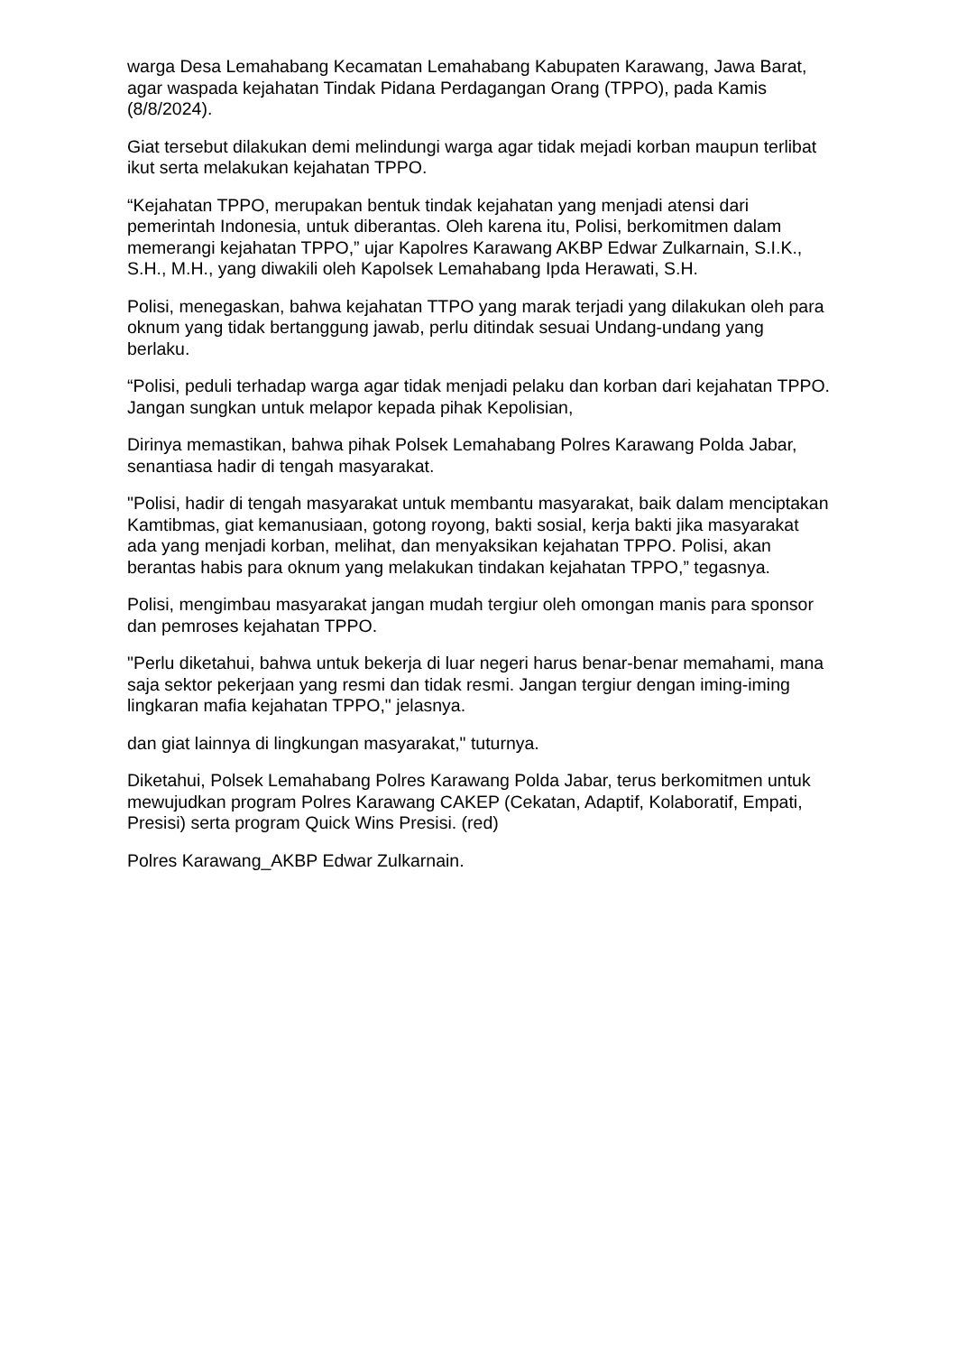warga Desa Lemahabang Kecamatan Lemahabang Kabupaten Karawang, Jawa Barat, agar waspada kejahatan Tindak Pidana Perdagangan Orang (TPPO), pada Kamis (8/8/2024).
Giat tersebut dilakukan demi melindungi warga agar tidak mejadi korban maupun terlibat ikut serta melakukan kejahatan TPPO.
“Kejahatan TPPO, merupakan bentuk tindak kejahatan yang menjadi atensi dari pemerintah Indonesia, untuk diberantas. Oleh karena itu, Polisi, berkomitmen dalam memerangi kejahatan TPPO,” ujar Kapolres Karawang AKBP Edwar Zulkarnain, S.I.K., S.H., M.H., yang diwakili oleh Kapolsek Lemahabang Ipda Herawati, S.H.
Polisi, menegaskan, bahwa kejahatan TTPO yang marak terjadi yang dilakukan oleh para oknum yang tidak bertanggung jawab, perlu ditindak sesuai Undang-undang yang berlaku.
“Polisi, peduli terhadap warga agar tidak menjadi pelaku dan korban dari kejahatan TPPO. Jangan sungkan untuk melapor kepada pihak Kepolisian,
Dirinya memastikan, bahwa pihak Polsek Lemahabang Polres Karawang Polda Jabar, senantiasa hadir di tengah masyarakat.
"Polisi, hadir di tengah masyarakat untuk membantu masyarakat, baik dalam menciptakan Kamtibmas, giat kemanusiaan, gotong royong, bakti sosial, kerja bakti jika masyarakat ada yang menjadi korban, melihat, dan menyaksikan kejahatan TPPO. Polisi, akan berantas habis para oknum yang melakukan tindakan kejahatan TPPO,” tegasnya.
Polisi, mengimbau masyarakat jangan mudah tergiur oleh omongan manis para sponsor dan pemroses kejahatan TPPO.
"Perlu diketahui, bahwa untuk bekerja di luar negeri harus benar-benar memahami, mana saja sektor pekerjaan yang resmi dan tidak resmi. Jangan tergiur dengan iming-iming lingkaran mafia kejahatan TPPO," jelasnya.
dan giat lainnya di lingkungan masyarakat," tuturnya.
Diketahui, Polsek Lemahabang Polres Karawang Polda Jabar, terus berkomitmen untuk mewujudkan program Polres Karawang CAKEP (Cekatan, Adaptif, Kolaboratif, Empati, Presisi) serta program Quick Wins Presisi. (red)
Polres Karawang_AKBP Edwar Zulkarnain.